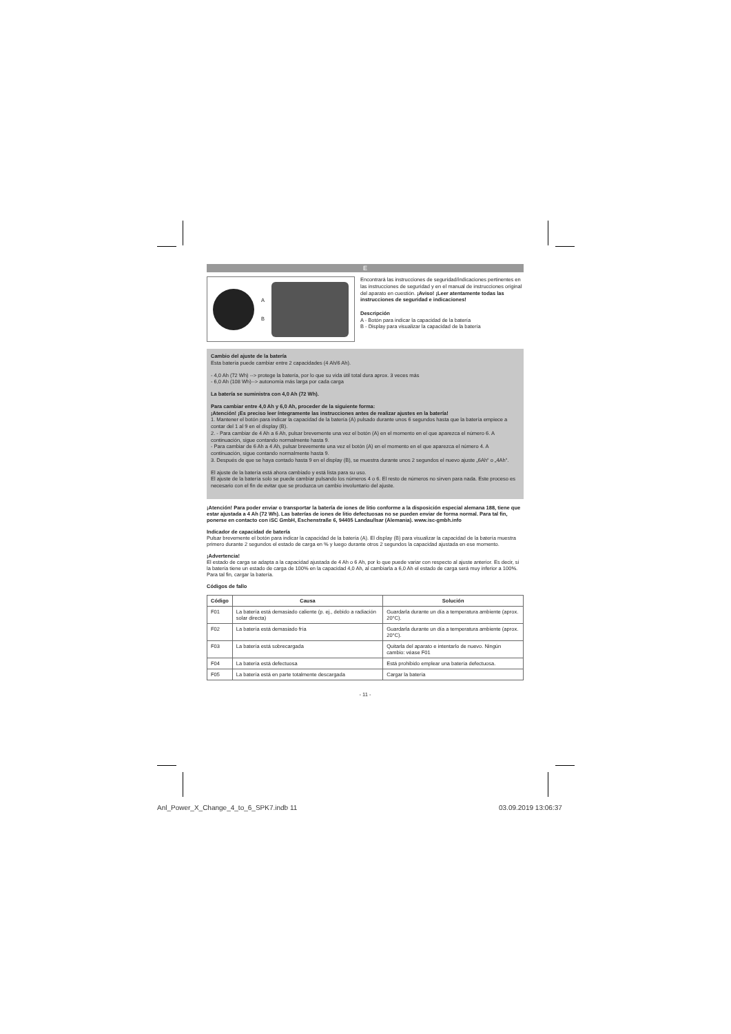E
A
B
Encontrará las instrucciones de seguridad/indicaciones pertinentes en las instrucciones de seguridad y en el manual de instrucciones original del aparato en cuestión. ¡Aviso! ¡Leer atentamente todas las instrucciones de seguridad e indicaciones!
Descripción
A - Botón para indicar la capacidad de la batería
B - Display para visualizar la capacidad de la batería
Cambio del ajuste de la batería
Esta batería puede cambiar entre 2 capacidades (4 Ah/6 Ah).
- 4,0 Ah (72 Wh) --> protege la batería, por lo que su vida útil total dura aprox. 3 veces más
- 6,0 Ah (108 Wh)--> autonomía más larga por cada carga
La batería se suministra con 4,0 Ah (72 Wh).
Para cambiar entre 4,0 Ah y 6,0 Ah, proceder de la siguiente forma:
¡Atención! ¡Es preciso leer íntegramente las instrucciones antes de realizar ajustes en la batería!
1. Mantener el botón para indicar la capacidad de la batería (A) pulsado durante unos 6 segundos hasta que la batería empiece a contar del 1 al 9 en el display (B).
2. - Para cambiar de 4 Ah a 6 Ah, pulsar brevemente una vez el botón (A) en el momento en el que aparezca el número 6. A continuación, sigue contando normalmente hasta 9.
- Para cambiar de 6 Ah a 4 Ah, pulsar brevemente una vez el botón (A) en el momento en el que aparezca el número 4. A continuación, sigue contando normalmente hasta 9.
3. Después de que se haya contado hasta 9 en el display (B), se muestra durante unos 2 segundos el nuevo ajuste „6Ah“ o „4Ah“.
El ajuste de la batería está ahora cambiado y está lista para su uso.
El ajuste de la batería solo se puede cambiar pulsando los números 4 o 6. El resto de números no sirven para nada. Este proceso es necesario con el fin de evitar que se produzca un cambio involuntario del ajuste.
¡Atención! Para poder enviar o transportar la batería de iones de litio conforme a la disposición especial alemana 188, tiene que estar ajustada a 4 Ah (72 Wh). Las baterías de iones de litio defectuosas no se pueden enviar de forma normal. Para tal fin, ponerse en contacto con iSC GmbH, Eschenstraße 6, 94405 Landau/Isar (Alemania). www.isc-gmbh.info
Indicador de capacidad de batería
Pulsar brevemente el botón para indicar la capacidad de la batería (A). El display (B) para visualizar la capacidad de la batería muestra primero durante 2 segundos el estado de carga en % y luego durante otros 2 segundos la capacidad ajustada en ese momento.
¡Advertencia!
El estado de carga se adapta a la capacidad ajustada de 4 Ah o 6 Ah, por lo que puede variar con respecto al ajuste anterior. Es decir, si la batería tiene un estado de carga de 100% en la capacidad 4,0 Ah, al cambiarla a 6,0 Ah el estado de carga será muy inferior a 100%. Para tal fin, cargar la batería.
Códigos de fallo
| Código | Causa | Solución |
| --- | --- | --- |
| F01 | La batería está demasiado caliente (p. ej., debido a radiación solar directa) | Guardarla durante un día a temperatura ambiente (aprox. 20°C). |
| F02 | La batería está demasiado fría | Guardarla durante un día a temperatura ambiente (aprox. 20°C). |
| F03 | La batería está sobrecargada | Quitarla del aparato e intentarlo de nuevo. Ningún cambio: véase F01 |
| F04 | La batería está defectuosa | Está prohibido emplear una batería defectuosa. |
| F05 | La batería está en parte totalmente descargada | Cargar la batería |
- 11 -
Anl_Power_X_Change_4_to_6_SPK7.indb 11
03.09.2019 13:06:37